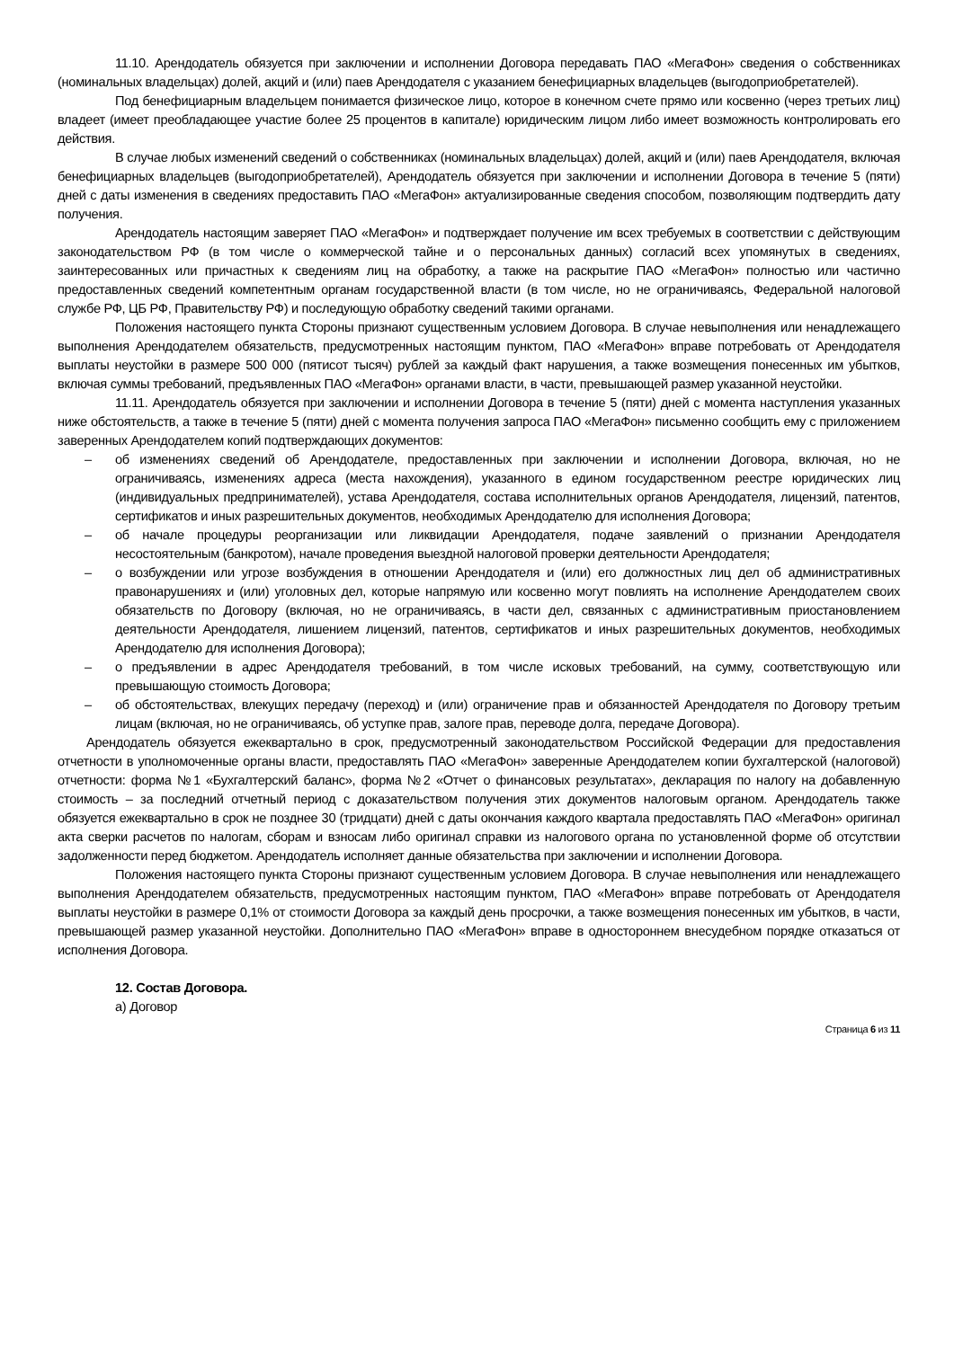11.10. Арендодатель обязуется при заключении и исполнении Договора передавать ПАО «МегаФон» сведения о собственниках (номинальных владельцах) долей, акций и (или) паев Арендодателя с указанием бенефициарных владельцев (выгодоприобретателей).
Под бенефициарным владельцем понимается физическое лицо, которое в конечном счете прямо или косвенно (через третьих лиц) владеет (имеет преобладающее участие более 25 процентов в капитале) юридическим лицом либо имеет возможность контролировать его действия.
В случае любых изменений сведений о собственниках (номинальных владельцах) долей, акций и (или) паев Арендодателя, включая бенефициарных владельцев (выгодоприобретателей), Арендодатель обязуется при заключении и исполнении Договора в течение 5 (пяти) дней с даты изменения в сведениях предоставить ПАО «МегаФон» актуализированные сведения способом, позволяющим подтвердить дату получения.
Арендодатель настоящим заверяет ПАО «МегаФон» и подтверждает получение им всех требуемых в соответствии с действующим законодательством РФ (в том числе о коммерческой тайне и о персональных данных) согласий всех упомянутых в сведениях, заинтересованных или причастных к сведениям лиц на обработку, а также на раскрытие ПАО «МегаФон» полностью или частично предоставленных сведений компетентным органам государственной власти (в том числе, но не ограничиваясь, Федеральной налоговой службе РФ, ЦБ РФ, Правительству РФ) и последующую обработку сведений такими органами.
Положения настоящего пункта Стороны признают существенным условием Договора. В случае невыполнения или ненадлежащего выполнения Арендодателем обязательств, предусмотренных настоящим пунктом, ПАО «МегаФон» вправе потребовать от Арендодателя выплаты неустойки в размере 500 000 (пятисот тысяч) рублей за каждый факт нарушения, а также возмещения понесенных им убытков, включая суммы требований, предъявленных ПАО «МегаФон» органами власти, в части, превышающей размер указанной неустойки.
11.11. Арендодатель обязуется при заключении и исполнении Договора в течение 5 (пяти) дней с момента наступления указанных ниже обстоятельств, а также в течение 5 (пяти) дней с момента получения запроса ПАО «МегаФон» письменно сообщить ему с приложением заверенных Арендодателем копий подтверждающих документов:
– об изменениях сведений об Арендодателе, предоставленных при заключении и исполнении Договора, включая, но не ограничиваясь, изменениях адреса (места нахождения), указанного в едином государственном реестре юридических лиц (индивидуальных предпринимателей), устава Арендодателя, состава исполнительных органов Арендодателя, лицензий, патентов, сертификатов и иных разрешительных документов, необходимых Арендодателю для исполнения Договора;
– об начале процедуры реорганизации или ликвидации Арендодателя, подаче заявлений о признании Арендодателя несостоятельным (банкротом), начале проведения выездной налоговой проверки деятельности Арендодателя;
– о возбуждении или угрозе возбуждения в отношении Арендодателя и (или) его должностных лиц дел об административных правонарушениях и (или) уголовных дел, которые напрямую или косвенно могут повлиять на исполнение Арендодателем своих обязательств по Договору (включая, но не ограничиваясь, в части дел, связанных с административным приостановлением деятельности Арендодателя, лишением лицензий, патентов, сертификатов и иных разрешительных документов, необходимых Арендодателю для исполнения Договора);
– о предъявлении в адрес Арендодателя требований, в том числе исковых требований, на сумму, соответствующую или превышающую стоимость Договора;
– об обстоятельствах, влекущих передачу (переход) и (или) ограничение прав и обязанностей Арендодателя по Договору третьим лицам (включая, но не ограничиваясь, об уступке прав, залоге прав, переводе долга, передаче Договора).
Арендодатель обязуется ежеквартально в срок, предусмотренный законодательством Российской Федерации для предоставления отчетности в уполномоченные органы власти, предоставлять ПАО «МегаФон» заверенные Арендодателем копии бухгалтерской (налоговой) отчетности: форма №1 «Бухгалтерский баланс», форма №2 «Отчет о финансовых результатах», декларация по налогу на добавленную стоимость – за последний отчетный период с доказательством получения этих документов налоговым органом. Арендодатель также обязуется ежеквартально в срок не позднее 30 (тридцати) дней с даты окончания каждого квартала предоставлять ПАО «МегаФон» оригинал акта сверки расчетов по налогам, сборам и взносам либо оригинал справки из налогового органа по установленной форме об отсутствии задолженности перед бюджетом. Арендодатель исполняет данные обязательства при заключении и исполнении Договора.
Положения настоящего пункта Стороны признают существенным условием Договора. В случае невыполнения или ненадлежащего выполнения Арендодателем обязательств, предусмотренных настоящим пунктом, ПАО «МегаФон» вправе потребовать от Арендодателя выплаты неустойки в размере 0,1% от стоимости Договора за каждый день просрочки, а также возмещения понесенных им убытков, в части, превышающей размер указанной неустойки. Дополнительно ПАО «МегаФон» вправе в одностороннем внесудебном порядке отказаться от исполнения Договора.
12. Состав Договора.
а) Договор
Страница 6 из 11